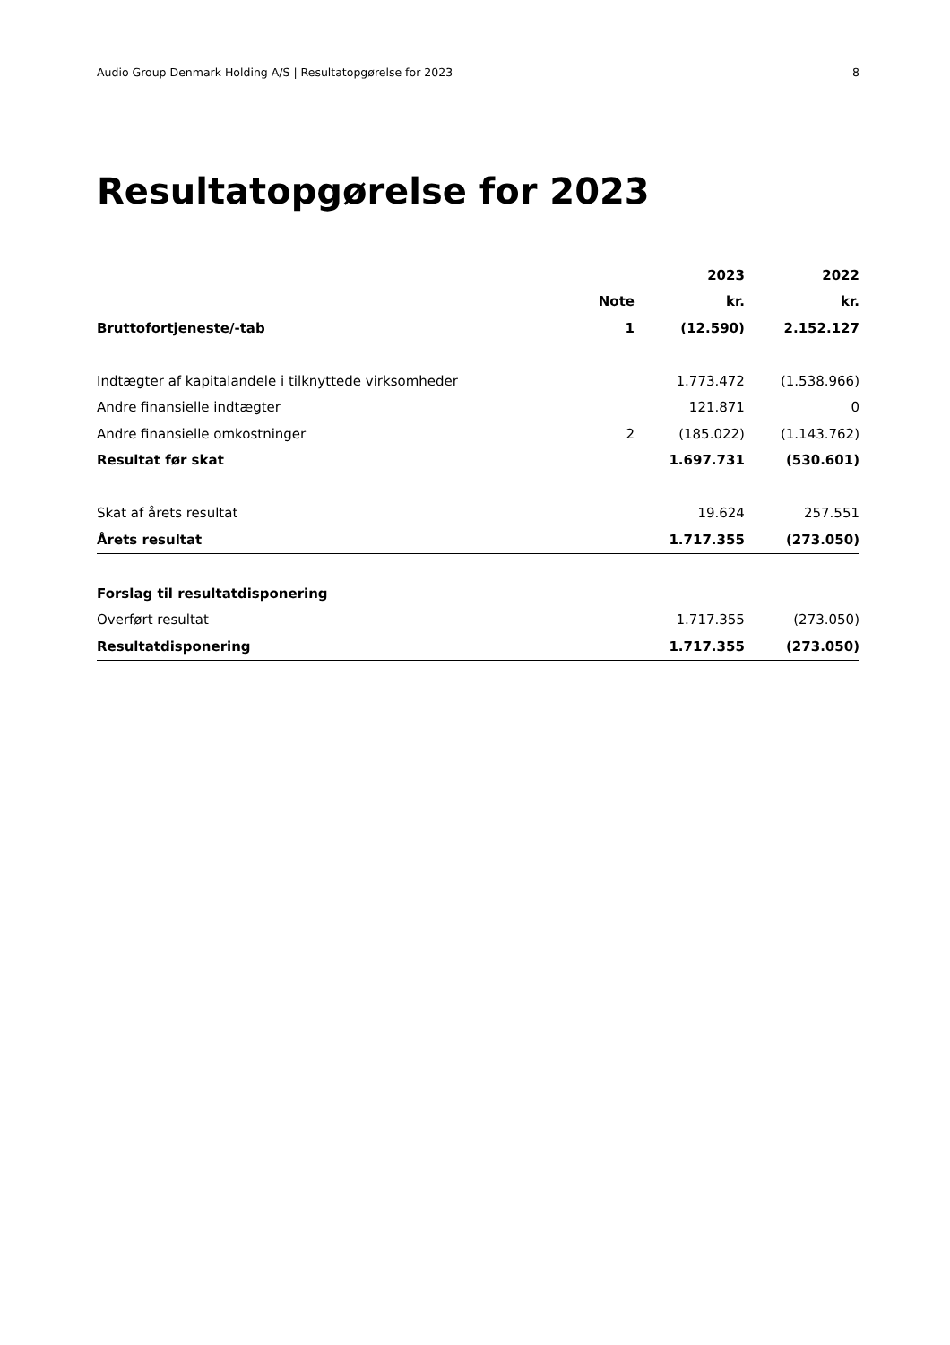Audio Group Denmark Holding A/S | Resultatopgørelse for 2023 8
Resultatopgørelse for 2023
| | | 2023 | 2022 |
| --- | --- | --- | --- |
| | Note | kr. | kr. |
| Bruttofortjeneste/-tab | 1 | (12.590) | 2.152.127 |
| Indtægter af kapitalandele i tilknyttede virksomheder | | 1.773.472 | (1.538.966) |
| Andre finansielle indtægter | | 121.871 | 0 |
| Andre finansielle omkostninger | 2 | (185.022) | (1.143.762) |
| Resultat før skat | | 1.697.731 | (530.601) |
| Skat af årets resultat | | 19.624 | 257.551 |
| Årets resultat | | 1.717.355 | (273.050) |
| Forslag til resultatdisponering | | | |
| Overført resultat | | 1.717.355 | (273.050) |
| Resultatdisponering | | 1.717.355 | (273.050) |